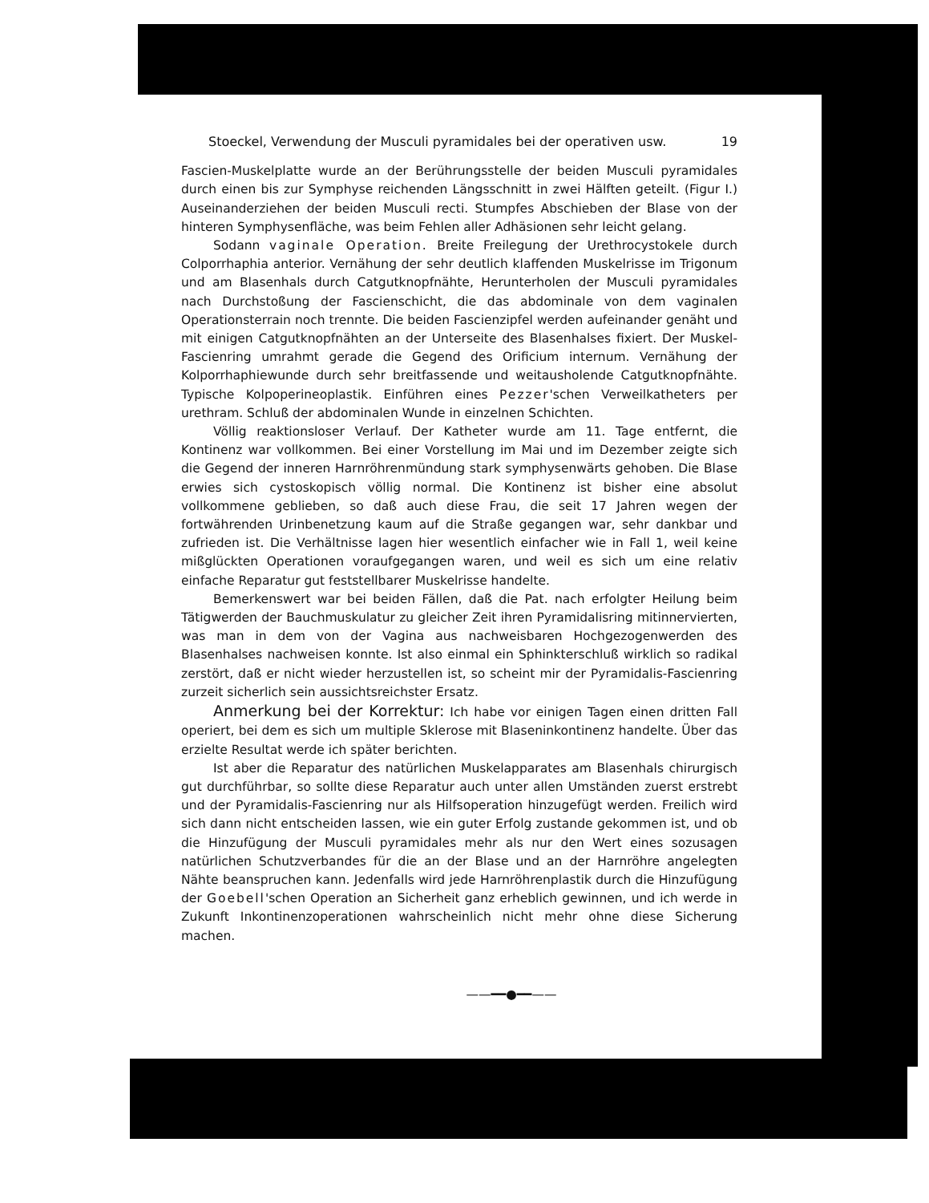Stoeckel, Verwendung der Musculi pyramidales bei der operativen usw. 19
Fascien-Muskelplatte wurde an der Berührungsstelle der beiden Musculi pyramidales durch einen bis zur Symphyse reichenden Längsschnitt in zwei Hälften geteilt. (Figur I.) Auseinanderziehen der beiden Musculi recti. Stumpfes Abschieben der Blase von der hinteren Symphysenfläche, was beim Fehlen aller Adhäsionen sehr leicht gelang.
Sodann vaginale Operation. Breite Freilegung der Urethrocystokele durch Colporrhaphia anterior. Vernähung der sehr deutlich klaffenden Muskelrisse im Trigonum und am Blasenhals durch Catgutknopfnähte, Herunterholen der Musculi pyramidales nach Durchstoßung der Fascienschicht, die das abdominale von dem vaginalen Operationsterrain noch trennte. Die beiden Fascienzipfel werden aufeinander genäht und mit einigen Catgutknopfnähten an der Unterseite des Blasenhalses fixiert. Der Muskel-Fascienring umrahmt gerade die Gegend des Orificium internum. Vernähung der Kolporrhaphiewunde durch sehr breitfassende und weitausholende Catgutknopfnähte. Typische Kolpoperineoplastik. Einführen eines Pezzer'schen Verweilkatheters per urethram. Schluß der abdominalen Wunde in einzelnen Schichten.
Völlig reaktionsloser Verlauf. Der Katheter wurde am 11. Tage entfernt, die Kontinenz war vollkommen. Bei einer Vorstellung im Mai und im Dezember zeigte sich die Gegend der inneren Harnröhrenmündung stark symphysenwärts gehoben. Die Blase erwies sich cystoskopisch völlig normal. Die Kontinenz ist bisher eine absolut vollkommene geblieben, so daß auch diese Frau, die seit 17 Jahren wegen der fortwährenden Urinbenetzung kaum auf die Straße gegangen war, sehr dankbar und zufrieden ist. Die Verhältnisse lagen hier wesentlich einfacher wie in Fall 1, weil keine mißglückten Operationen voraufgegangen waren, und weil es sich um eine relativ einfache Reparatur gut feststellbarer Muskelrisse handelte.
Bemerkenswert war bei beiden Fällen, daß die Pat. nach erfolgter Heilung beim Tätigwerden der Bauchmuskulatur zu gleicher Zeit ihren Pyramidalisring mitinnervierten, was man in dem von der Vagina aus nachweisbaren Hochgezogenwerden des Blasenhalses nachweisen konnte. Ist also einmal ein Sphinkterschluß wirklich so radikal zerstört, daß er nicht wieder herzustellen ist, so scheint mir der Pyramidalis-Fascienring zurzeit sicherlich sein aussichtsreichster Ersatz.
Anmerkung bei der Korrektur: Ich habe vor einigen Tagen einen dritten Fall operiert, bei dem es sich um multiple Sklerose mit Blaseninkontinenz handelte. Über das erzielte Resultat werde ich später berichten.
Ist aber die Reparatur des natürlichen Muskelapparates am Blasenhals chirurgisch gut durchführbar, so sollte diese Reparatur auch unter allen Umständen zuerst erstrebt und der Pyramidalis-Fascienring nur als Hilfsoperation hinzugefügt werden. Freilich wird sich dann nicht entscheiden lassen, wie ein guter Erfolg zustande gekommen ist, und ob die Hinzufügung der Musculi pyramidales mehr als nur den Wert eines sozusagen natürlichen Schutzverbandes für die an der Blase und an der Harnröhre angelegten Nähte beanspruchen kann. Jedenfalls wird jede Harnröhrenplastik durch die Hinzufügung der Goebell'schen Operation an Sicherheit ganz erheblich gewinnen, und ich werde in Zukunft Inkontinenzoperationen wahrscheinlich nicht mehr ohne diese Sicherung machen.
——━━●━━——